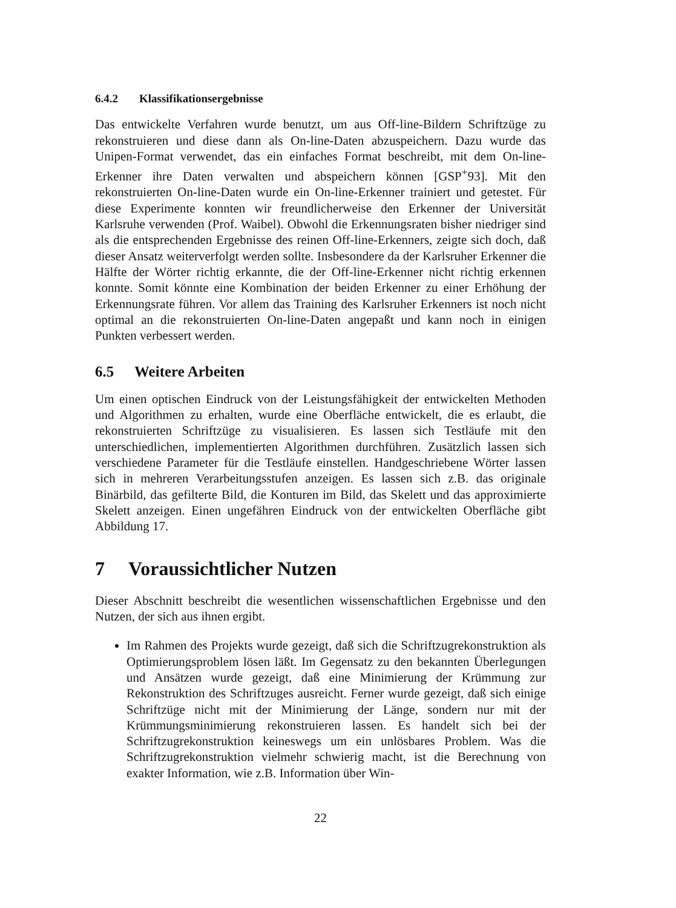6.4.2 Klassifikationsergebnisse
Das entwickelte Verfahren wurde benutzt, um aus Off-line-Bildern Schriftzüge zu rekonstruieren und diese dann als On-line-Daten abzuspeichern. Dazu wurde das Unipen-Format verwendet, das ein einfaches Format beschreibt, mit dem On-line-Erkenner ihre Daten verwalten und abspeichern können [GSP<sup>+</sup>93]. Mit den rekonstruierten On-line-Daten wurde ein On-line-Erkenner trainiert und getestet. Für diese Experimente konnten wir freundlicherweise den Erkenner der Universität Karlsruhe verwenden (Prof. Waibel). Obwohl die Erkennungsraten bisher niedriger sind als die entsprechenden Ergebnisse des reinen Off-line-Erkenners, zeigte sich doch, daß dieser Ansatz weiterverfolgt werden sollte. Insbesondere da der Karlsruher Erkenner die Hälfte der Wörter richtig erkannte, die der Off-line-Erkenner nicht richtig erkennen konnte. Somit könnte eine Kombination der beiden Erkenner zu einer Erhöhung der Erkennungsrate führen. Vor allem das Training des Karlsruher Erkenners ist noch nicht optimal an die rekonstruierten On-line-Daten angepaßt und kann noch in einigen Punkten verbessert werden.
6.5 Weitere Arbeiten
Um einen optischen Eindruck von der Leistungsfähigkeit der entwickelten Methoden und Algorithmen zu erhalten, wurde eine Oberfläche entwickelt, die es erlaubt, die rekonstruierten Schriftzüge zu visualisieren. Es lassen sich Testläufe mit den unterschiedlichen, implementierten Algorithmen durchführen. Zusätzlich lassen sich verschiedene Parameter für die Testläufe einstellen. Handgeschriebene Wörter lassen sich in mehreren Verarbeitungsstufen anzeigen. Es lassen sich z.B. das originale Binärbild, das gefilterte Bild, die Konturen im Bild, das Skelett und das approximierte Skelett anzeigen. Einen ungefähren Eindruck von der entwickelten Oberfläche gibt Abbildung 17.
7 Voraussichtlicher Nutzen
Dieser Abschnitt beschreibt die wesentlichen wissenschaftlichen Ergebnisse und den Nutzen, der sich aus ihnen ergibt.
Im Rahmen des Projekts wurde gezeigt, daß sich die Schriftzugrekonstruktion als Optimierungsproblem lösen läßt. Im Gegensatz zu den bekannten Überlegungen und Ansätzen wurde gezeigt, daß eine Minimierung der Krümmung zur Rekonstruktion des Schriftzuges ausreicht. Ferner wurde gezeigt, daß sich einige Schriftzüge nicht mit der Minimierung der Länge, sondern nur mit der Krümmungsminimierung rekonstruieren lassen. Es handelt sich bei der Schriftzugrekonstruktion keineswegs um ein unlösbares Problem. Was die Schriftzugrekonstruktion vielmehr schwierig macht, ist die Berechnung von exakter Information, wie z.B. Information über Win-
22